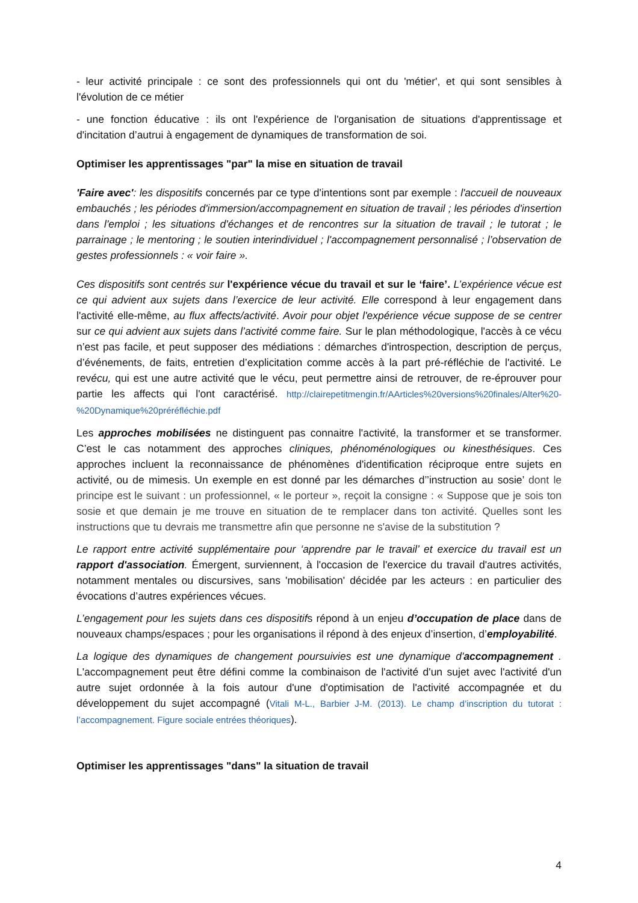- leur activité principale : ce sont des professionnels qui ont du 'métier', et qui sont sensibles à l'évolution de ce métier
- une fonction éducative : ils ont l'expérience de l'organisation de situations d'apprentissage et d'incitation d’autrui à engagement de dynamiques de transformation de soi.
Optimiser les apprentissages "par" la mise en situation de travail
'Faire avec': les dispositifs concernés par ce type d'intentions sont par exemple : l'accueil de nouveaux embauchés ; les périodes d'immersion/accompagnement en situation de travail ; les périodes d'insertion dans l'emploi ; les situations d'échanges et de rencontres sur la situation de travail ; le tutorat ; le parrainage ; le mentoring ; le soutien interindividuel ; l'accompagnement personnalisé ; l’observation de gestes professionnels : « voir faire ».
Ces dispositifs sont centrés sur l'expérience vécue du travail et sur le ‘faire’. L’expérience vécue est ce qui advient aux sujets dans l’exercice de leur activité. Elle correspond à leur engagement dans l'activité elle-même, au flux affects/activité. Avoir pour objet l'expérience vécue suppose de se centrer sur ce qui advient aux sujets dans l’activité comme faire. Sur le plan méthodologique, l'accès à ce vécu n’est pas facile, et peut supposer des médiations : démarches d'introspection, description de perçus, d’événements, de faits, entretien d’explicitation comme accès à la part pré-réfléchie de l'activité. Le revécu, qui est une autre activité que le vécu, peut permettre ainsi de retrouver, de re-éprouver pour partie les affects qui l'ont caractérisé. http://clairepetitmengin.fr/AArticles%20versions%20finales/Alter%20-%20Dynamique%20préréfléchie.pdf
Les approches mobilisées ne distinguent pas connaitre l'activité, la transformer et se transformer. C’est le cas notamment des approches cliniques, phénoménologiques ou kinesthésiques. Ces approches incluent la reconnaissance de phénomènes d'identification réciproque entre sujets en activité, ou de mimesis. Un exemple en est donné par les démarches d’’instruction au sosie’ dont le principe est le suivant : un professionnel, « le porteur », reçoit la consigne : « Suppose que je sois ton sosie et que demain je me trouve en situation de te remplacer dans ton activité. Quelles sont les instructions que tu devrais me transmettre afin que personne ne s'avise de la substitution ?
Le rapport entre activité supplémentaire pour ‘apprendre par le travail’ et exercice du travail est un rapport d'association. Émergent, surviennent, à l'occasion de l'exercice du travail d'autres activités, notamment mentales ou discursives, sans 'mobilisation' décidée par les acteurs : en particulier des évocations d’autres expériences vécues.
L’engagement pour les sujets dans ces dispositifs répond à un enjeu d’occupation de place dans de nouveaux champs/espaces ; pour les organisations il répond à des enjeux d’insertion, d’employabilité.
La logique des dynamiques de changement poursuivies est une dynamique d'accompagnement . L'accompagnement peut être défini comme la combinaison de l'activité d'un sujet avec l'activité d'un autre sujet ordonnée à la fois autour d'une d'optimisation de l'activité accompagnée et du développement du sujet accompagné (Vitali M-L., Barbier J-M. (2013). Le champ d’inscription du tutorat : l’accompagnement. Figure sociale entrées théoriques).
Optimiser les apprentissages "dans" la situation de travail
4